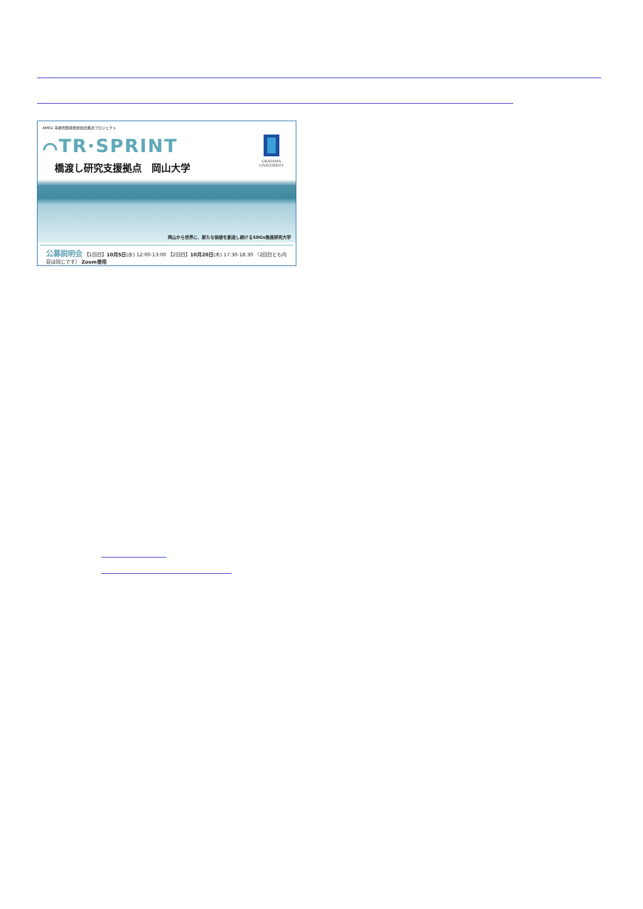AMED 革新的医療技術創出拠点プロジェクト
⌒TR·SPRINT
橋渡し研究支援拠点　岡山大学
OKAYAMA
UNIVERSITY
岡山から世界に、新たな価値を創造し続けるSDGs推進研究大学
公募説明会 【1回目】10月5日(水) 12:00-13:00 【2回目】10月20日(木) 17:30-18:30 （2回目とも内容は同じです） Zoom使用